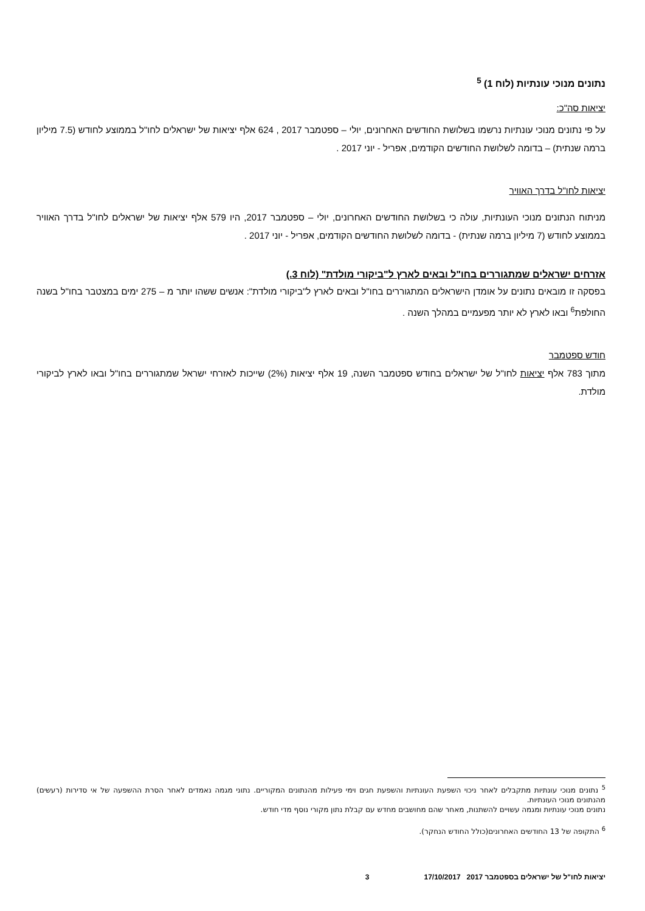נתונים מנוכי עונתיות (לוח 1) <sup>5</sup>
יציאות סה"כ:
על פי נתונים מנוכי עונתיות נרשמו בשלושת החודשים האחרונים, יולי – ספטמבר 2017 , 624 אלף יציאות של ישראלים לחו"ל בממוצע לחודש (7.5 מיליון ברמה שנתית) – בדומה לשלושת החודשים הקודמים, אפריל - יוני 2017 .
יציאות לחו"ל בדרך האוויר
מניתוח הנתונים מנוכי העונתיות, עולה כי בשלושת החודשים האחרונים, יולי – ספטמבר 2017, היו 579 אלף יציאות של ישראלים לחו"ל בדרך האוויר בממוצע לחודש (7 מיליון ברמה שנתית) - בדומה לשלושת החודשים הקודמים, אפריל - יוני 2017 .
אזרחים ישראלים שמתגוררים בחו"ל ובאים לארץ ל"ביקורי מולדת" (לוח 3.)
בפסקה זו מובאים נתונים על אומדן הישראלים המתגוררים בחו"ל ובאים לארץ ל"ביקורי מולדת": אנשים ששהו יותר מ – 275 ימים במצטבר בחו"ל בשנה החולפת<sup>6</sup> ובאו לארץ לא יותר מפעמיים במהלך השנה .
חודש ספטמבר
מתוך 783 אלף יציאות לחו"ל של ישראלים בחודש ספטמבר השנה, 19 אלף יציאות (2%) שייכות לאזרחי ישראל שמתגוררים בחו"ל ובאו לארץ לביקורי מולדת.
<sup>5</sup> נתונים מנוכי עונתיות מתקבלים לאחר ניכוי השפעת העונתיות והשפעת חגים וימי פעילות מהנתונים המקוריים. נתוני מגמה נאמדים לאחר הסרת ההשפעה של אי סדירות (רעשים) מהנתונים מנוכי העונתיות.
נתונים מנוכי עונתיות ומגמה עשויים להשתנות, מאחר שהם מחושבים מחדש עם קבלת נתון מקורי נוסף מדי חודש.
<sup>6</sup> התקופה של 13 החודשים האחרונים(כולל החודש הנחקר).
יציאות לחו"ל של ישראלים בספטמבר 2017 17/10/2017 3